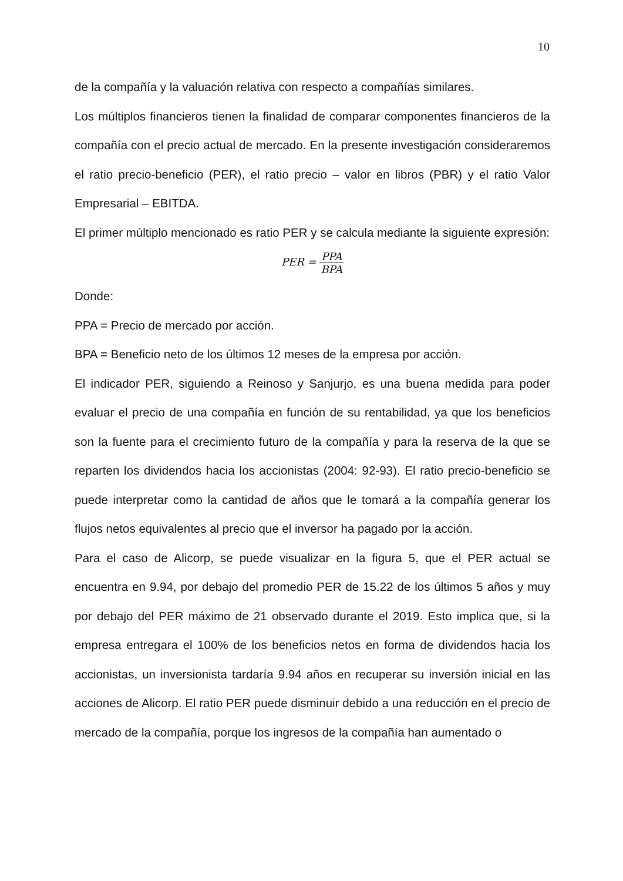10
de la compañía y la valuación relativa con respecto a compañías similares.
Los múltiplos financieros tienen la finalidad de comparar componentes financieros de la compañía con el precio actual de mercado. En la presente investigación consideraremos el ratio precio-beneficio (PER), el ratio precio – valor en libros (PBR) y el ratio Valor Empresarial – EBITDA.
El primer múltiplo mencionado es ratio PER y se calcula mediante la siguiente expresión:
PER = PPA BPA
Donde:
PPA = Precio de mercado por acción.
BPA = Beneficio neto de los últimos 12 meses de la empresa por acción.
El indicador PER, siguiendo a Reinoso y Sanjurjo, es una buena medida para poder evaluar el precio de una compañía en función de su rentabilidad, ya que los beneficios son la fuente para el crecimiento futuro de la compañía y para la reserva de la que se reparten los dividendos hacia los accionistas (2004: 92-93). El ratio precio-beneficio se puede interpretar como la cantidad de años que le tomará a la compañía generar los flujos netos equivalentes al precio que el inversor ha pagado por la acción.
Para el caso de Alicorp, se puede visualizar en la figura 5, que el PER actual se encuentra en 9.94, por debajo del promedio PER de 15.22 de los últimos 5 años y muy por debajo del PER máximo de 21 observado durante el 2019. Esto implica que, si la empresa entregara el 100% de los beneficios netos en forma de dividendos hacia los accionistas, un inversionista tardaría 9.94 años en recuperar su inversión inicial en las acciones de Alicorp. El ratio PER puede disminuir debido a una reducción en el precio de mercado de la compañía, porque los ingresos de la compañía han aumentado o